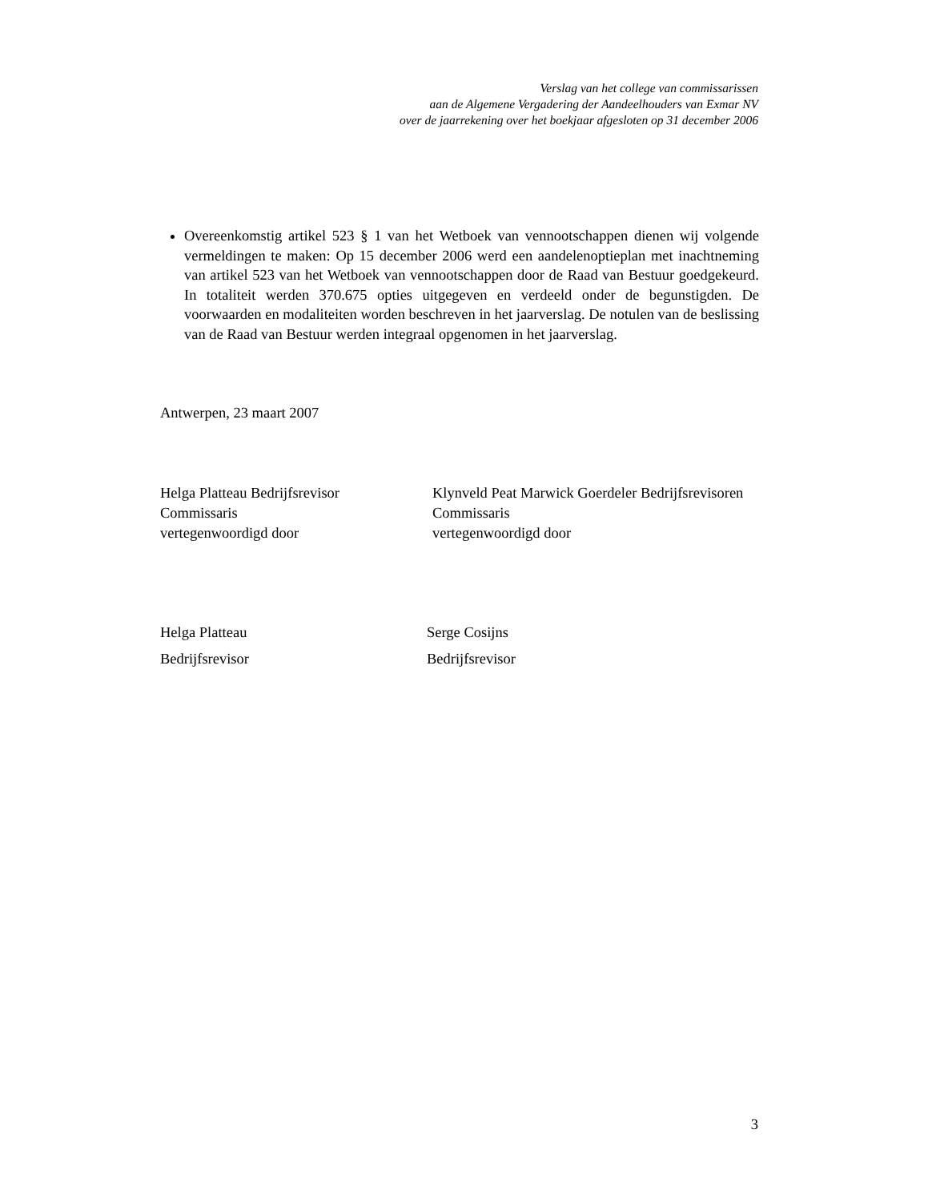Verslag van het college van commissarissen
aan de Algemene Vergadering der Aandeelhouders van Exmar NV
over de jaarrekening over het boekjaar afgesloten op 31 december 2006
Overeenkomstig artikel 523 § 1 van het Wetboek van vennootschappen dienen wij volgende vermeldingen te maken: Op 15 december 2006 werd een aandelenoptieplan met inachtneming van artikel 523 van het Wetboek van vennootschappen door de Raad van Bestuur goedgekeurd. In totaliteit werden 370.675 opties uitgegeven en verdeeld onder de begunstigden. De voorwaarden en modaliteiten worden beschreven in het jaarverslag. De notulen van de beslissing van de Raad van Bestuur werden integraal opgenomen in het jaarverslag.
Antwerpen, 23 maart 2007
Helga Platteau Bedrijfsrevisor
Commissaris
vertegenwoordigd door
Klynveld Peat Marwick Goerdeler Bedrijfsrevisoren
Commissaris
vertegenwoordigd door
Helga Platteau
Bedrijfsrevisor
Serge Cosijns
Bedrijfsrevisor
3